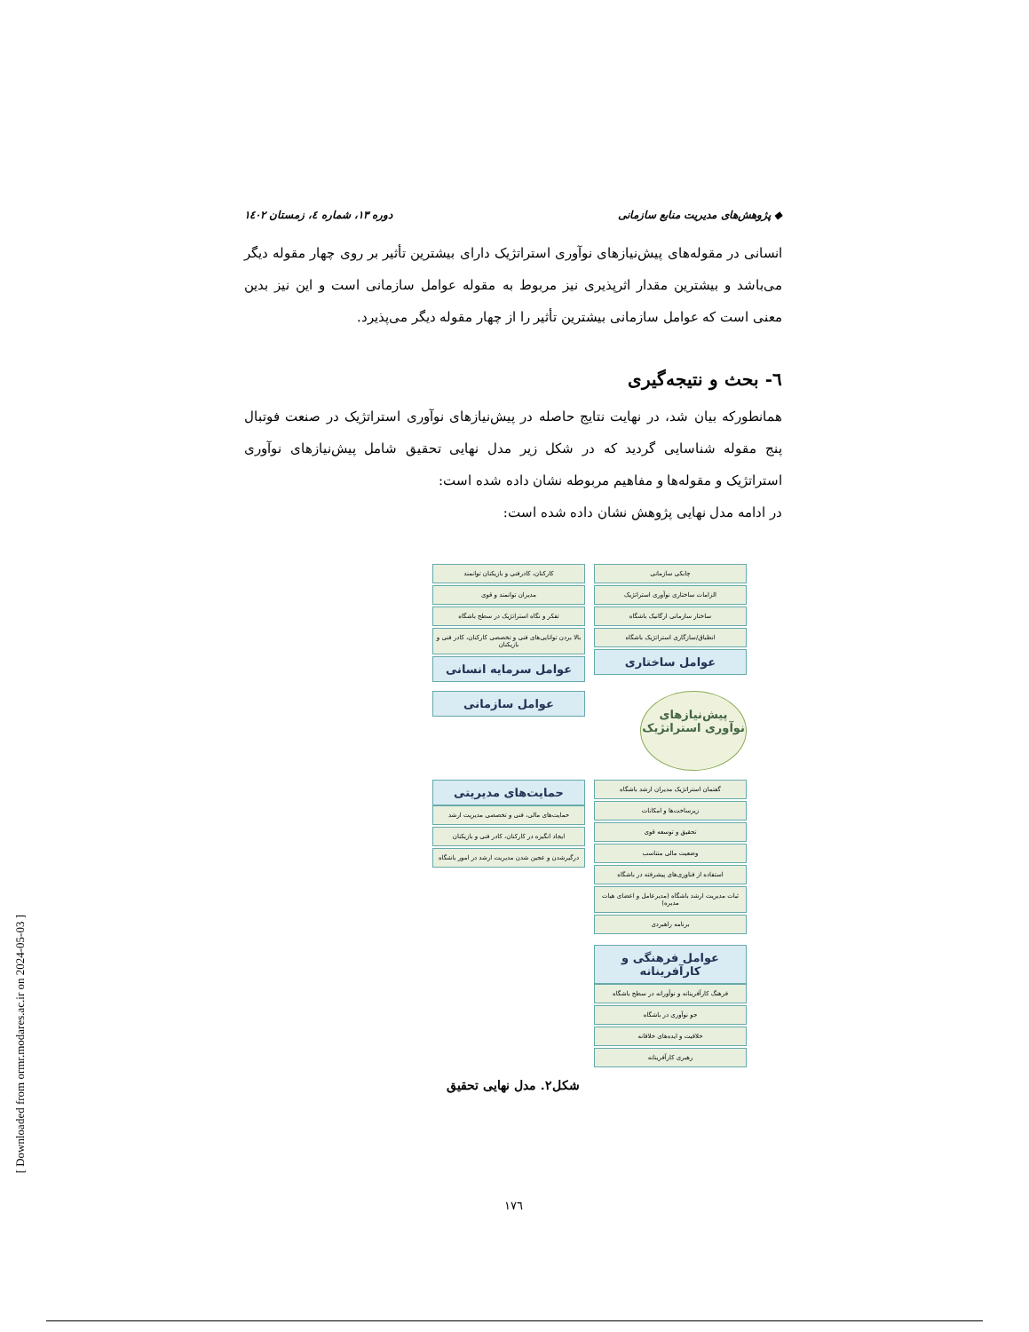◆ پژوهش‌های مدیریت منابع سازمانی دوره ۱۳، شماره ٤، زمستان ۱٤۰۲
انسانی در مقوله‌های پیش‌نیازهای نوآوری استراتژیک دارای بیشترین تأثیر بر روی چهار مقوله دیگر می‌باشد و بیشترین مقدار اثرپذیری نیز مربوط به مقوله عوامل سازمانی است و این نیز بدین معنی است که عوامل سازمانی بیشترین تأثیر را از چهار مقوله دیگر می‌پذیرد.
٦- بحث و نتیجه‌گیری
همانطورکه بیان شد، در نهایت نتایج حاصله در پیش‌نیازهای نوآوری استراتژیک در صنعت فوتبال پنج مقوله شناسایی گردید که در شکل زیر مدل نهایی تحقیق شامل پیش‌نیازهای نوآوری استراتژیک و مقوله‌ها و مفاهیم مربوطه نشان داده شده است:
در ادامه مدل نهایی پژوهش نشان داده شده است:
چابکی سازمانی
الزامات ساختاری نوآوری استراتژیک
ساختار سازمانی ارگانیک باشگاه
انطباق/سازگاری استراتژیک باشگاه
عوامل ساختاری
کارکنان، کادرفنی و بازیکنان توانمند
مدیران توانمند و قوی
تفکر و نگاه استراتژیک در سطح باشگاه
بالا بردن توانایی‌های فنی و تخصصی کارکنان، کادر فنی و بازیکنان
عوامل سرمایه انسانی
پیش‌نیازهای نوآوری استراتژیک
عوامل سازمانی
گفتمان استراتژیک مدیران ارشد باشگاه
زیرساخت‌ها و امکانات
تحقیق و توسعه قوی
وضعیت مالی متناسب
استفاده از فناوری‌های پیشرفته در باشگاه
ثبات مدیریت ارشد باشگاه (مدیرعامل و اعضای هیات مدیره)
برنامه راهبردی
حمایت‌های مدیریتی
حمایت‌های مالی، فنی و تخصصی مدیریت ارشد
ایجاد انگیزه در کارکنان، کادر فنی و بازیکنان
درگیرشدن و عجین شدن مدیریت ارشد در امور باشگاه
عوامل فرهنگی و کارآفرینانه
فرهنگ کارآفرینانه و نوآورانه در سطح باشگاه
جو نوآوری در باشگاه
خلاقیت و ایده‌های خلاقانه
رهبری کارآفرینانه
شکل۲. مدل نهایی تحقیق
۱۷٦
[ Downloaded from ormr.modares.ac.ir on 2024-05-03 ]